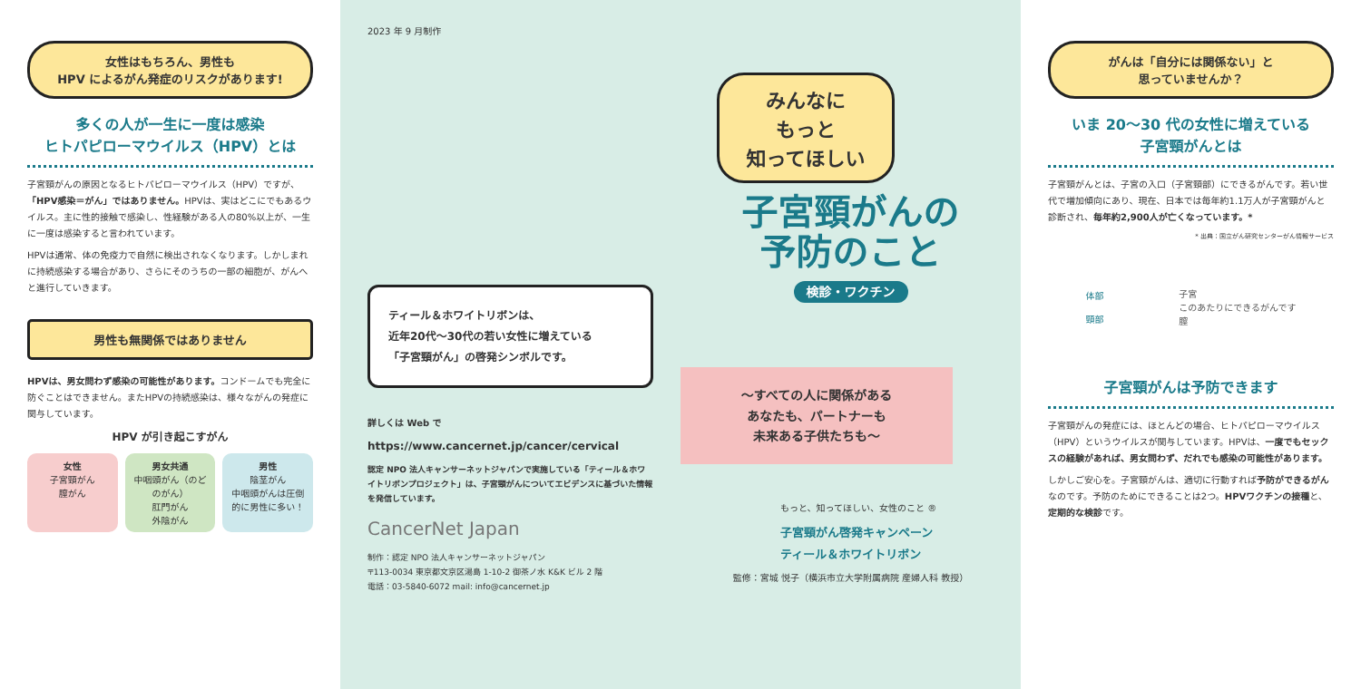女性はもちろん、男性も
HPV によるがん発症のリスクがあります!
多くの人が一生に一度は感染
ヒトパピローマウイルス（HPV）とは
子宮頸がんの原因となるヒトパピローマウイルス（HPV）ですが、「HPV感染＝がん」ではありません。HPVは、実はどこにでもあるウイルス。主に性的接触で感染し、性経験がある人の80%以上が、一生に一度は感染すると言われています。
HPVは通常、体の免疫力で自然に検出されなくなります。しかしまれに持続感染する場合があり、さらにそのうちの一部の細胞が、がんへと進行していきます。
男性も無関係ではありません
HPVは、男女問わず感染の可能性があります。コンドームでも完全に防ぐことはできません。またHPVの持続感染は、様々ながんの発症に関与しています。
HPV が引き起こすがん
女性
子宮頸がん
膣がん
男女共通
中咽頭がん（のどのがん）
肛門がん
外陰がん
男性
陰茎がん
中咽頭がんは圧倒的に男性に多い！
2023 年 9 月制作
ティール＆ホワイトリボンは、
近年20代～30代の若い女性に増えている
「子宮頸がん」の啓発シンボルです。
詳しくは Web で
https://www.cancernet.jp/cancer/cervical
認定 NPO 法人キャンサーネットジャパンで実施している「ティール＆ホワイトリボンプロジェクト」は、子宮頸がんについてエビデンスに基づいた情報を発信しています。
CancerNet Japan
制作：認定 NPO 法人キャンサーネットジャパン
〒113-0034 東京都文京区湯島 1-10-2 御茶ノ水 K&K ビル 2 階
電話：03-5840-6072 mail: info@cancernet.jp
みんなに
もっと
知ってほしい
子宮頸がんの
予防のこと
検診・ワクチン
～すべての人に関係がある
あなたも、パートナーも
未来ある子供たちも～
もっと、知ってほしい、女性のこと ®
子宮頸がん啓発キャンペーン
ティール＆ホワイトリボン
監修：宮城 悦子（横浜市立大学附属病院 産婦人科 教授）
がんは「自分には関係ない」と
思っていませんか？
いま 20～30 代の女性に増えている
子宮頸がんとは
子宮頸がんとは、子宮の入口（子宮頸部）にできるがんです。若い世代で増加傾向にあり、現在、日本では毎年約1.1万人が子宮頸がんと診断され、毎年約2,900人が亡くなっています。*
* 出典：国立がん研究センターがん情報サービス
体部
頸部 子宮
このあたりにできるがんです
膣
子宮頸がんは予防できます
子宮頸がんの発症には、ほとんどの場合、ヒトパピローマウイルス（HPV）というウイルスが関与しています。HPVは、一度でもセックスの経験があれば、男女問わず、だれでも感染の可能性があります。
しかしご安心を。子宮頸がんは、適切に行動すれば予防ができるがんなのです。予防のためにできることは2つ。HPVワクチンの接種と、定期的な検診です。